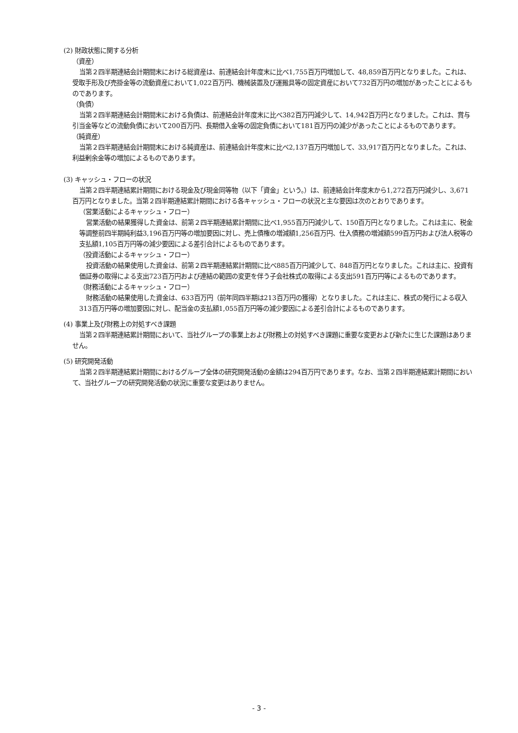(2) 財政状態に関する分析
（資産）
当第２四半期連結会計期間末における総資産は、前連結会計年度末に比べ1,755百万円増加して、48,859百万円となりました。これは、受取手形及び売掛金等の流動資産において1,022百万円、機械装置及び運搬具等の固定資産において732百万円の増加があったことによるものであります。
（負債）
当第２四半期連結会計期間末における負債は、前連結会計年度末に比べ382百万円減少して、14,942百万円となりました。これは、賞与引当金等などの流動負債において200百万円、長期借入金等の固定負債において181百万円の減少があったことによるものであります。
（純資産）
当第２四半期連結会計期間末における純資産は、前連結会計年度末に比べ2,137百万円増加して、33,917百万円となりました。これは、利益剰余金等の増加によるものであります。
(3) キャッシュ・フローの状況
当第２四半期連結累計期間における現金及び現金同等物（以下「資金」という。）は、前連結会計年度末から1,272百万円減少し、3,671百万円となりました。当第２四半期連結累計期間における各キャッシュ・フローの状況と主な要因は次のとおりであります。
（営業活動によるキャッシュ・フロー）
営業活動の結果獲得した資金は、前第２四半期連結累計期間に比べ1,955百万円減少して、150百万円となりました。これは主に、税金等調整前四半期純利益3,196百万円等の増加要因に対し、売上債権の増減額1,256百万円、仕入債務の増減額599百万円および法人税等の支払額1,105百万円等の減少要因による差引合計によるものであります。
（投資活動によるキャッシュ・フロー）
投資活動の結果使用した資金は、前第２四半期連結累計期間に比べ885百万円減少して、848百万円となりました。これは主に、投資有価証券の取得による支出723百万円および連結の範囲の変更を伴う子会社株式の取得による支出591百万円等によるものであります。
（財務活動によるキャッシュ・フロー）
財務活動の結果使用した資金は、633百万円（前年同四半期は213百万円の獲得）となりました。これは主に、株式の発行による収入313百万円等の増加要因に対し、配当金の支払額1,055百万円等の減少要因による差引合計によるものであります。
(4) 事業上及び財務上の対処すべき課題
当第２四半期連結累計期間において、当社グループの事業上および財務上の対処すべき課題に重要な変更および新たに生じた課題はありません。
(5) 研究開発活動
当第２四半期連結累計期間におけるグループ全体の研究開発活動の金額は294百万円であります。なお、当第２四半期連結累計期間において、当社グループの研究開発活動の状況に重要な変更はありません。
- 3 -